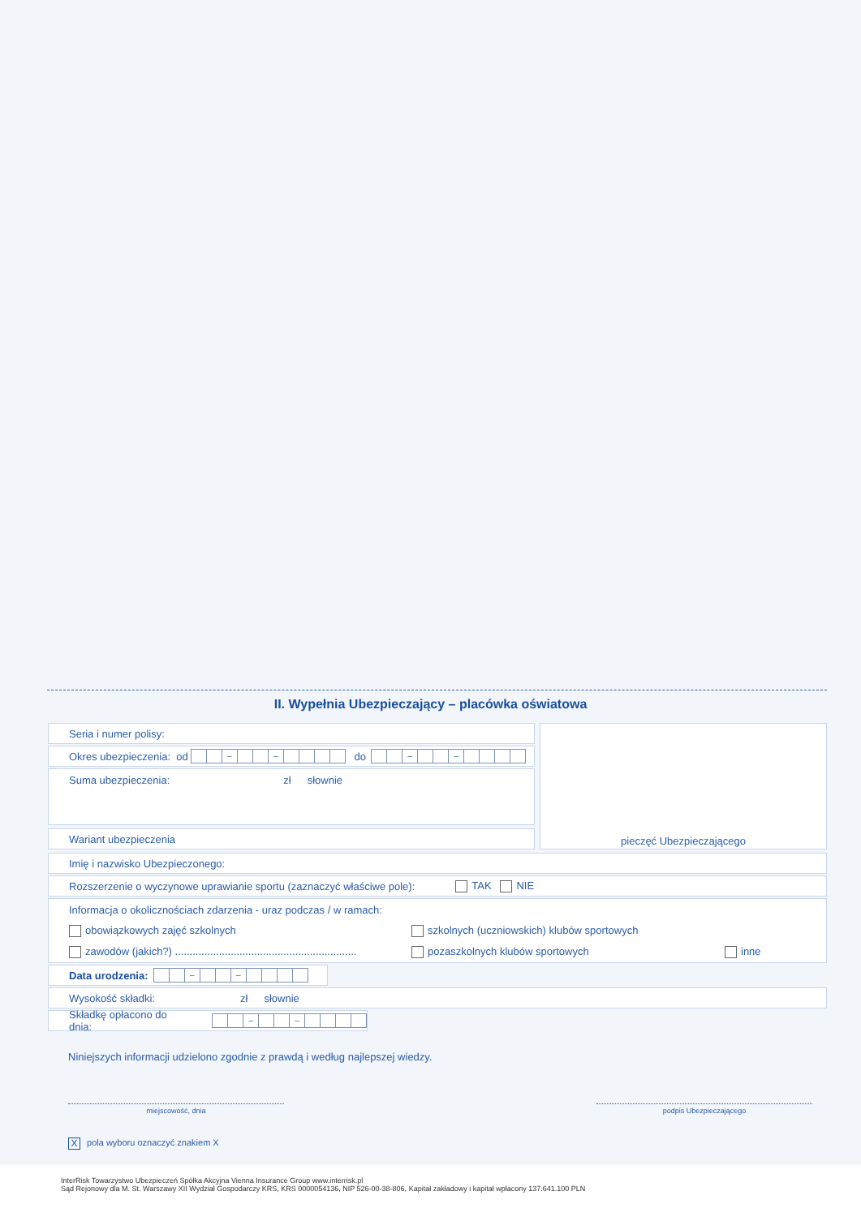II. Wypełnia Ubezpieczający – placówka oświatowa
Seria i numer polisy:
Okres ubezpieczenia: od – – do – –
Suma ubezpieczenia: zł słownie
Wariant ubezpieczenia
pieczęć Ubezpieczającego
Imię i nazwisko Ubezpieczonego:
Rozszerzenie o wyczynowe uprawianie sportu (zaznaczyć właściwe pole): TAK NIE
Informacja o okolicznościach zdarzenia - uraz podczas / w ramach:
obowiązkowych zajęć szkolnych szkolnych (uczniowskich) klubów sportowych
zawodów (jakich?) .............................................................. pozaszkolnych klubów sportowych inne
Data urodzenia: – –
Wysokość składki: zł słownie
Składkę opłacono do dnia: – –
Niniejszych informacji udzielono zgodnie z prawdą i według najlepszej wiedzy.
miejscowość, dnia podpis Ubezpieczającego
X pola wyboru oznaczyć znakiem X
InterRisk Towarzystwo Ubezpieczeń Spółka Akcyjna Vienna Insurance Group www.interrisk.pl
Sąd Rejonowy dla M. St. Warszawy XII Wydział Gospodarczy KRS, KRS 0000054136, NIP 526-00-38-806, Kapitał zakładowy i kapitał wpłacony 137.641.100 PLN